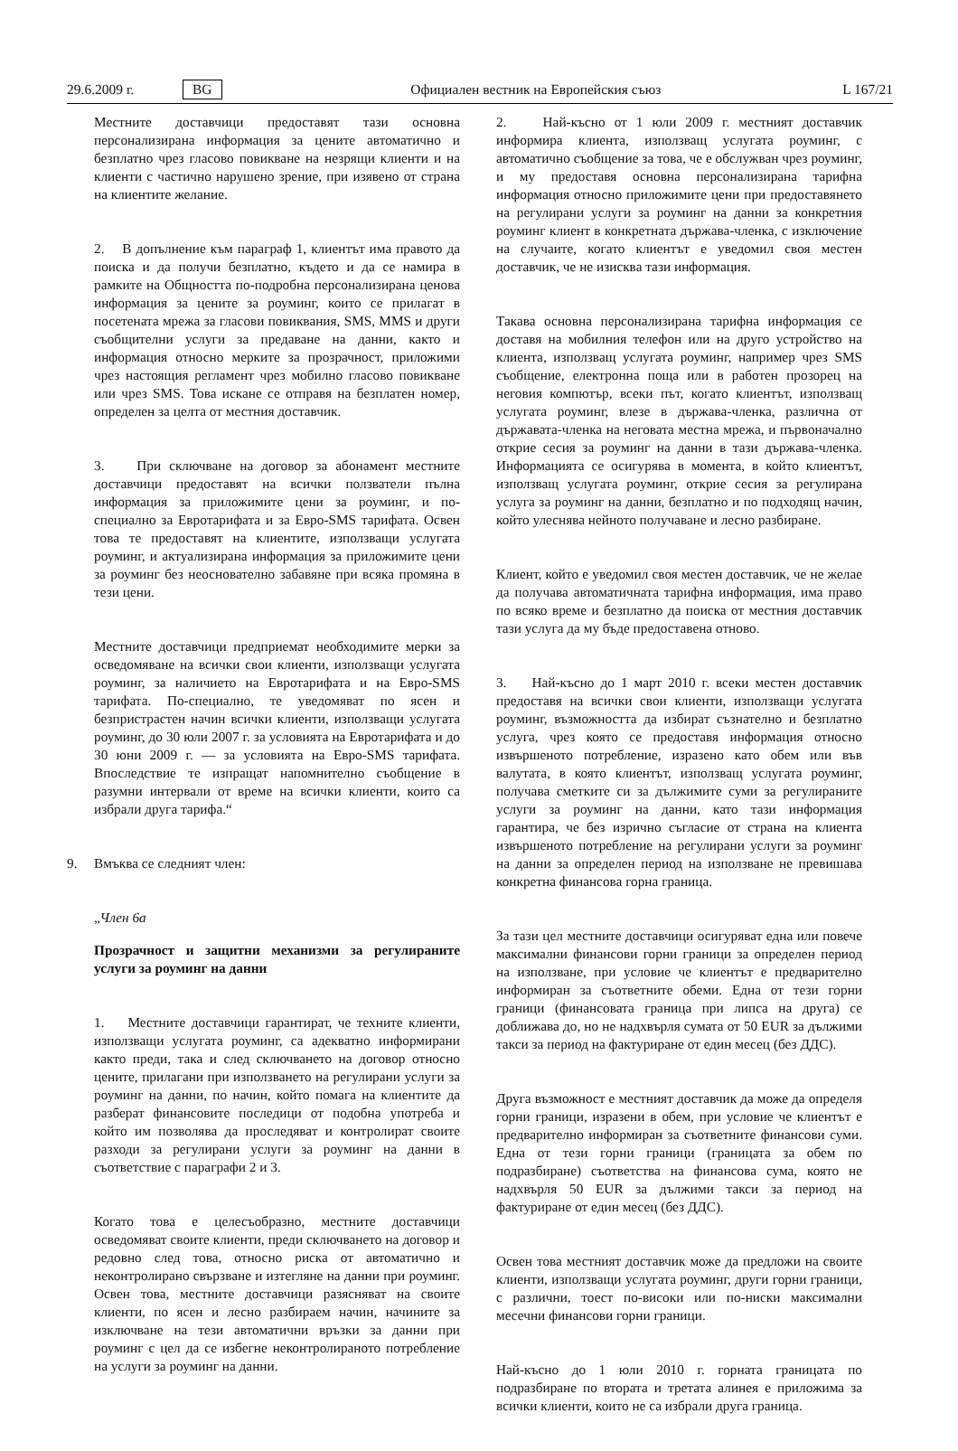29.6.2009 г. BG Официален вестник на Европейския съюз L 167/21
Местните доставчици предоставят тази основна персонализирана информация за цените автоматично и безплатно чрез гласово повикване на незрящи клиенти и на клиенти с частично нарушено зрение, при изявено от страна на клиентите желание.
2. В допълнение към параграф 1, клиентът има правото да поиска и да получи безплатно, където и да се намира в рамките на Общността по-подробна персонализирана ценова информация за цените за роуминг, които се прилагат в посетената мрежа за гласови повиквания, SMS, MMS и други съобщителни услуги за предаване на данни, както и информация относно мерките за прозрачност, приложими чрез настоящия регламент чрез мобилно гласово повикване или чрез SMS. Това искане се отправя на безплатен номер, определен за целта от местния доставчик.
3. При сключване на договор за абонамент местните доставчици предоставят на всички ползватели пълна информация за приложимите цени за роуминг, и по-специално за Евротарифата и за Евро-SMS тарифата. Освен това те предоставят на клиентите, използващи услугата роуминг, и актуализирана информация за приложимите цени за роуминг без неоснователно забавяне при всяка промяна в тези цени.
Местните доставчици предприемат необходимите мерки за осведомяване на всички свои клиенти, използващи услугата роуминг, за наличието на Евротарифата и на Евро-SMS тарифата. По-специално, те уведомяват по ясен и безпристрастен начин всички клиенти, използващи услугата роуминг, до 30 юли 2007 г. за условията на Евротарифата и до 30 юни 2009 г. — за условията на Евро-SMS тарифата. Впоследствие те изпращат напомнително съобщение в разумни интервали от време на всички клиенти, които са избрали друга тарифа.“
9. Вмъква се следният член:
„Член 6а
Прозрачност и защитни механизми за регулираните услуги за роуминг на данни
1. Местните доставчици гарантират, че техните клиенти, използващи услугата роуминг, са адекватно информирани както преди, така и след сключването на договор относно цените, прилагани при използването на регулирани услуги за роуминг на данни, по начин, който помага на клиентите да разберат финансовите последици от подобна употреба и който им позволява да проследяват и контролират своите разходи за регулирани услуги за роуминг на данни в съответствие с параграфи 2 и 3.
Когато това е целесъобразно, местните доставчици осведомяват своите клиенти, преди сключването на договор и редовно след това, относно риска от автоматично и неконтролирано свързване и изтегляне на данни при роуминг. Освен това, местните доставчици разясняват на своите клиенти, по ясен и лесно разбираем начин, начините за изключване на тези автоматични връзки за данни при роуминг с цел да се избегне неконтролираното потребление на услуги за роуминг на данни.
2. Най-късно от 1 юли 2009 г. местният доставчик информира клиента, използващ услугата роуминг, с автоматично съобщение за това, че е обслужван чрез роуминг, и му предоставя основна персонализирана тарифна информация относно приложимите цени при предоставянето на регулирани услуги за роуминг на данни за конкретния роуминг клиент в конкретната държава-членка, с изключение на случаите, когато клиентът е уведомил своя местен доставчик, че не изисква тази информация.
Такава основна персонализирана тарифна информация се доставя на мобилния телефон или на друго устройство на клиента, използващ услугата роуминг, например чрез SMS съобщение, електронна поща или в работен прозорец на неговия компютър, всеки път, когато клиентът, използващ услугата роуминг, влезе в държава-членка, различна от държавата-членка на неговата местна мрежа, и първоначално открие сесия за роуминг на данни в тази държава-членка. Информацията се осигурява в момента, в който клиентът, използващ услугата роуминг, открие сесия за регулирана услуга за роуминг на данни, безплатно и по подходящ начин, който улеснява нейното получаване и лесно разбиране.
Клиент, който е уведомил своя местен доставчик, че не желае да получава автоматичната тарифна информация, има право по всяко време и безплатно да поиска от местния доставчик тази услуга да му бъде предоставена отново.
3. Най-късно до 1 март 2010 г. всеки местен доставчик предоставя на всички свои клиенти, използващи услугата роуминг, възможността да избират съзнателно и безплатно услуга, чрез която се предоставя информация относно извършеното потребление, изразено като обем или във валутата, в която клиентът, използващ услугата роуминг, получава сметките си за дължимите суми за регулираните услуги за роуминг на данни, като тази информация гарантира, че без изрично съгласие от страна на клиента извършеното потребление на регулирани услуги за роуминг на данни за определен период на използване не превишава конкретна финансова горна граница.
За тази цел местните доставчици осигуряват една или повече максимални финансови горни граници за определен период на използване, при условие че клиентът е предварително информиран за съответните обеми. Една от тези горни граници (финансовата граница при липса на друга) се доближава до, но не надхвърля сумата от 50 EUR за дължими такси за период на фактуриране от един месец (без ДДС).
Друга възможност е местният доставчик да може да определя горни граници, изразени в обем, при условие че клиентът е предварително информиран за съответните финансови суми. Една от тези горни граници (границата за обем по подразбиране) съответства на финансова сума, която не надхвърля 50 EUR за дължими такси за период на фактуриране от един месец (без ДДС).
Освен това местният доставчик може да предложи на своите клиенти, използващи услугата роуминг, други горни граници, с различни, тоест по-високи или по-ниски максимални месечни финансови горни граници.
Най-късно до 1 юли 2010 г. горната границата по подразбиране по втората и третата алинея е приложима за всички клиенти, които не са избрали друга граница.